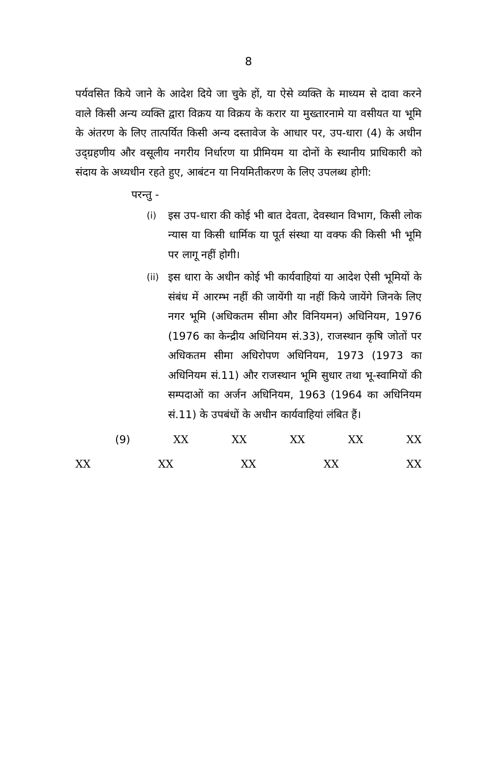8
पर्यवसित किये जाने के आदेश दिये जा चुके हों, या ऐसे व्यक्ति के माध्यम से दावा करने वाले किसी अन्य व्यक्ति द्वारा विक्रय या विक्रय के करार या मुख्तारनामे या वसीयत या भूमि के अंतरण के लिए तात्पर्यित किसी अन्य दस्तावेज के आधार पर, उप-धारा (4) के अधीन उद्ग्रहणीय और वसूलीय नगरीय निर्धारण या प्रीमियम या दोनों के स्थानीय प्राधिकारी को संदाय के अध्यधीन रहते हुए, आबंटन या नियमितीकरण के लिए उपलब्ध होगी:
परन्तु -
(i) इस उप-धारा की कोई भी बात देवता, देवस्थान विभाग, किसी लोक न्यास या किसी धार्मिक या पूर्त संस्था या वक्फ की किसी भी भूमि पर लागू नहीं होगी।
(ii) इस धारा के अधीन कोई भी कार्यवाहियां या आदेश ऐसी भूमियों के संबंध में आरम्भ नहीं की जायेंगी या नहीं किये जायेंगे जिनके लिए नगर भूमि (अधिकतम सीमा और विनियमन) अधिनियम, 1976 (1976 का केन्द्रीय अधिनियम सं.33), राजस्थान कृषि जोतों पर अधिकतम सीमा अधिरोपण अधिनियम, 1973 (1973 का अधिनियम सं.11) और राजस्थान भूमि सुधार तथा भू-स्वामियों की सम्पदाओं का अर्जन अधिनियम, 1963 (1964 का अधिनियम सं.11) के उपबंधों के अधीन कार्यवाहियां लंबित हैं।
(9) XX XX XX XX XX
XX XX XX XX XX